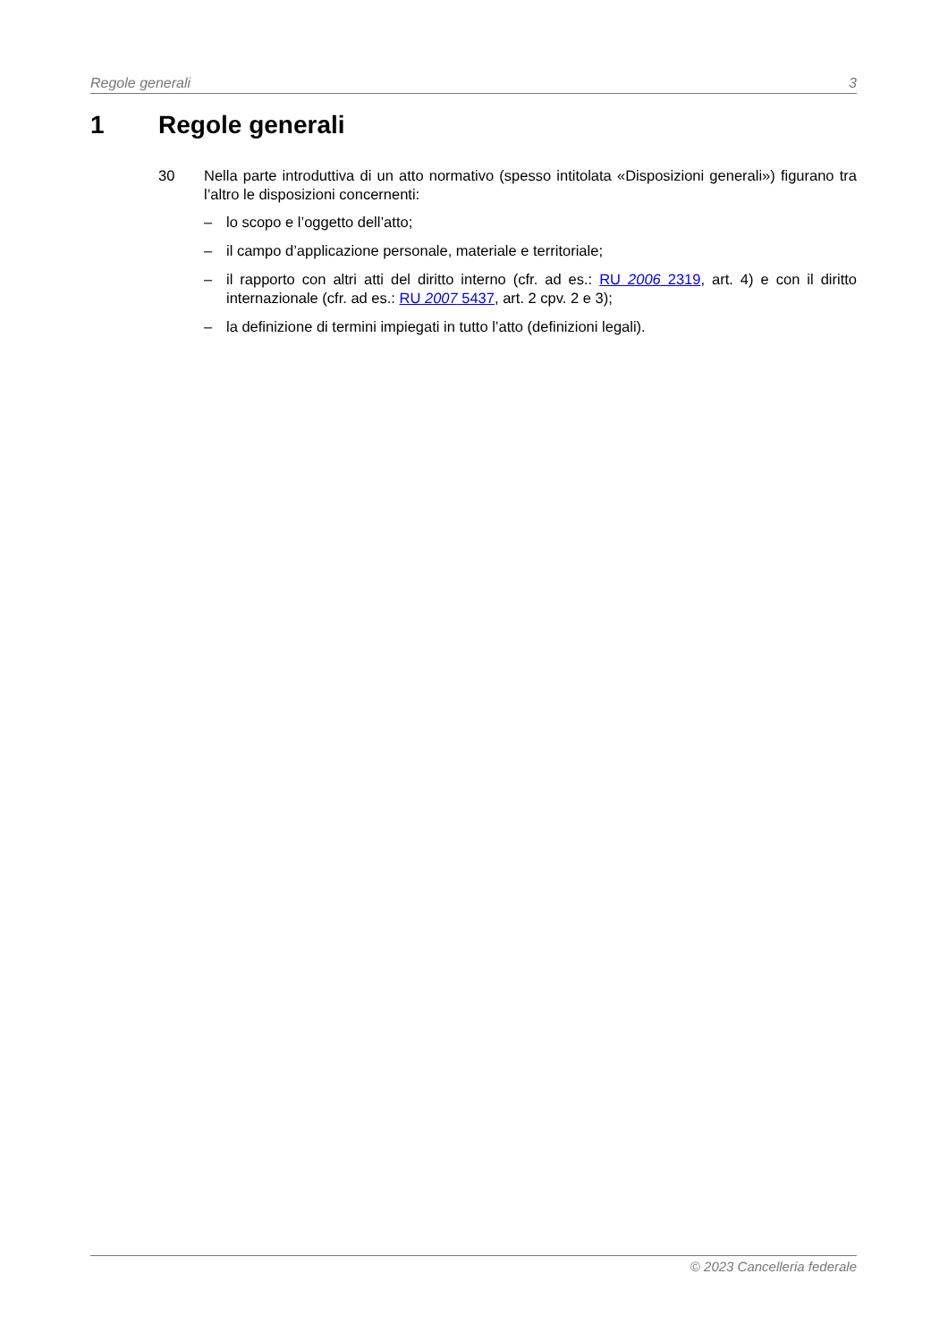Regole generali 3
1 Regole generali
30 Nella parte introduttiva di un atto normativo (spesso intitolata «Disposizioni generali») figurano tra l’altro le disposizioni concernenti:
– lo scopo e l’oggetto dell’atto;
– il campo d’applicazione personale, materiale e territoriale;
– il rapporto con altri atti del diritto interno (cfr. ad es.: RU 2006 2319, art. 4) e con il diritto internazionale (cfr. ad es.: RU 2007 5437, art. 2 cpv. 2 e 3);
– la definizione di termini impiegati in tutto l’atto (definizioni legali).
© 2023 Cancelleria federale